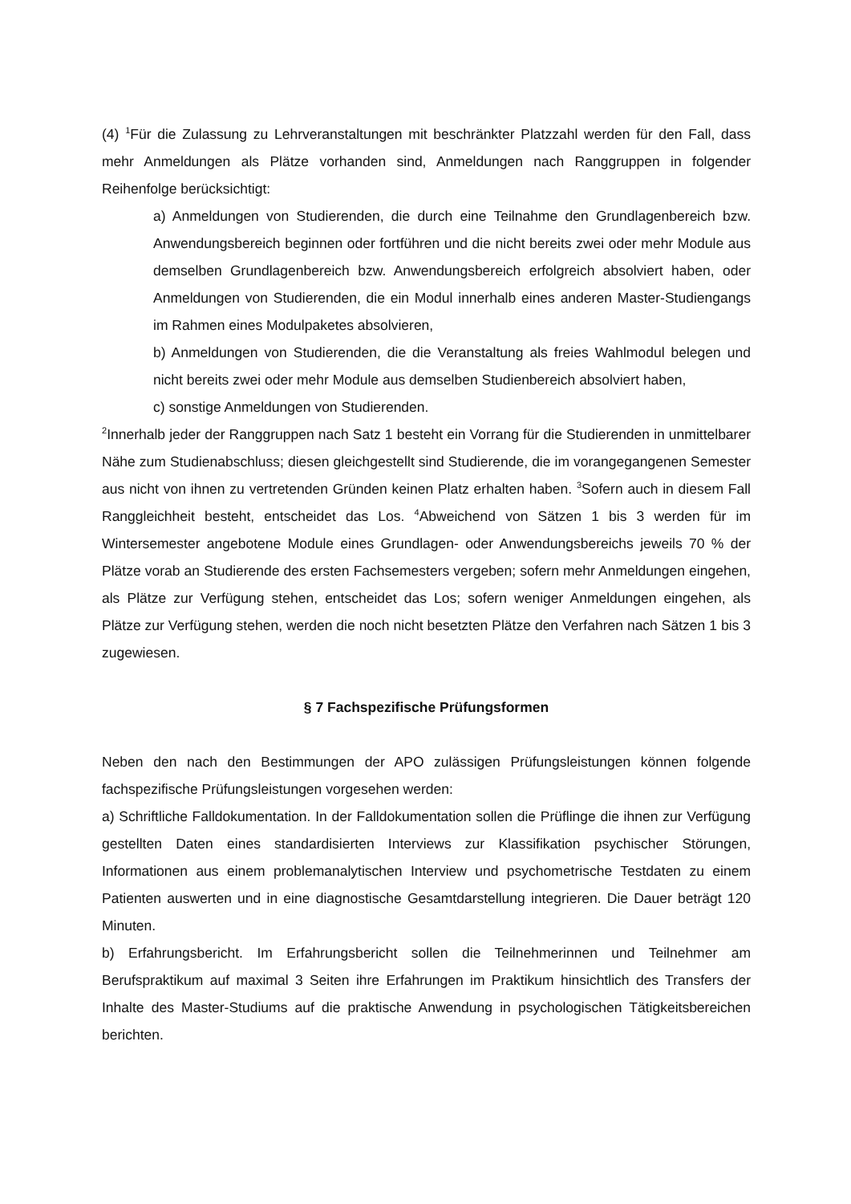(4) <sup>1</sup>Für die Zulassung zu Lehrveranstaltungen mit beschränkter Platzzahl werden für den Fall, dass mehr Anmeldungen als Plätze vorhanden sind, Anmeldungen nach Ranggruppen in folgender Reihenfolge berücksichtigt:
a) Anmeldungen von Studierenden, die durch eine Teilnahme den Grundlagenbereich bzw. Anwendungsbereich beginnen oder fortführen und die nicht bereits zwei oder mehr Module aus demselben Grundlagenbereich bzw. Anwendungsbereich erfolgreich absolviert haben, oder Anmeldungen von Studierenden, die ein Modul innerhalb eines anderen Master-Studiengangs im Rahmen eines Modulpaketes absolvieren,
b) Anmeldungen von Studierenden, die die Veranstaltung als freies Wahlmodul belegen und nicht bereits zwei oder mehr Module aus demselben Studienbereich absolviert haben,
c) sonstige Anmeldungen von Studierenden.
<sup>2</sup> Innerhalb jeder der Ranggruppen nach Satz 1 besteht ein Vorrang für die Studierenden in unmittelbarer Nähe zum Studienabschluss; diesen gleichgestellt sind Studierende, die im vorangegangenen Semester aus nicht von ihnen zu vertretenden Gründen keinen Platz erhalten haben. <sup>3</sup>Sofern auch in diesem Fall Ranggleichheit besteht, entscheidet das Los. <sup>4</sup>Abweichend von Sätzen 1 bis 3 werden für im Wintersemester angebotene Module eines Grundlagen- oder Anwendungsbereichs jeweils 70 % der Plätze vorab an Studierende des ersten Fachsemesters vergeben; sofern mehr Anmeldungen eingehen, als Plätze zur Verfügung stehen, entscheidet das Los; sofern weniger Anmeldungen eingehen, als Plätze zur Verfügung stehen, werden die noch nicht besetzten Plätze den Verfahren nach Sätzen 1 bis 3 zugewiesen.
§ 7 Fachspezifische Prüfungsformen
Neben den nach den Bestimmungen der APO zulässigen Prüfungsleistungen können folgende fachspezifische Prüfungsleistungen vorgesehen werden:
a) Schriftliche Falldokumentation. In der Falldokumentation sollen die Prüflinge die ihnen zur Verfügung gestellten Daten eines standardisierten Interviews zur Klassifikation psychischer Störungen, Informationen aus einem problemanalytischen Interview und psychometrische Testdaten zu einem Patienten auswerten und in eine diagnostische Gesamtdarstellung integrieren. Die Dauer beträgt 120 Minuten.
b) Erfahrungsbericht. Im Erfahrungsbericht sollen die Teilnehmerinnen und Teilnehmer am Berufspraktikum auf maximal 3 Seiten ihre Erfahrungen im Praktikum hinsichtlich des Transfers der Inhalte des Master-Studiums auf die praktische Anwendung in psychologischen Tätigkeitsbereichen berichten.